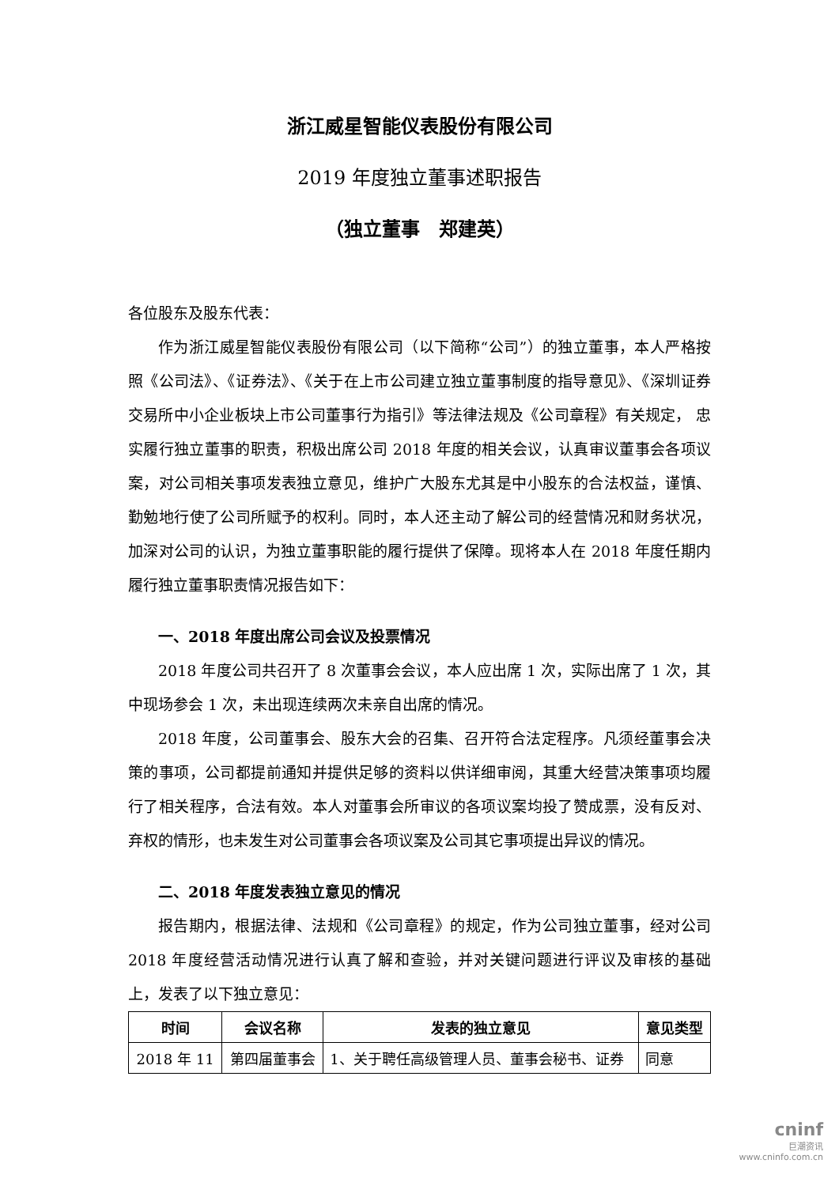浙江威星智能仪表股份有限公司
2019 年度独立董事述职报告
（独立董事　郑建英）
各位股东及股东代表：
作为浙江威星智能仪表股份有限公司（以下简称“公司”）的独立董事，本人严格按照《公司法》、《证券法》、《关于在上市公司建立独立董事制度的指导意见》、《深圳证券交易所中小企业板块上市公司董事行为指引》等法律法规及《公司章程》有关规定， 忠实履行独立董事的职责，积极出席公司 2018 年度的相关会议，认真审议董事会各项议案，对公司相关事项发表独立意见，维护广大股东尤其是中小股东的合法权益，谨慎、勤勉地行使了公司所赋予的权利。同时，本人还主动了解公司的经营情况和财务状况，加深对公司的认识，为独立董事职能的履行提供了保障。现将本人在 2018 年度任期内履行独立董事职责情况报告如下：
一、2018 年度出席公司会议及投票情况
2018 年度公司共召开了 8 次董事会会议，本人应出席 1 次，实际出席了 1 次，其中现场参会 1 次，未出现连续两次未亲自出席的情况。
2018 年度，公司董事会、股东大会的召集、召开符合法定程序。凡须经董事会决策的事项，公司都提前通知并提供足够的资料以供详细审阅，其重大经营决策事项均履行了相关程序，合法有效。本人对董事会所审议的各项议案均投了赞成票，没有反对、弃权的情形，也未发生对公司董事会各项议案及公司其它事项提出异议的情况。
二、2018 年度发表独立意见的情况
报告期内，根据法律、法规和《公司章程》的规定，作为公司独立董事，经对公司 2018 年度经营活动情况进行认真了解和查验，并对关键问题进行评议及审核的基础上，发表了以下独立意见：
| 时间 | 会议名称 | 发表的独立意见 | 意见类型 |
| --- | --- | --- | --- |
| 2018 年 11 | 第四届董事会 | 1、关于聘任高级管理人员、董事会秘书、证券 | 同意 |
cninf
巨潮资讯
www.cninfo.com.cn